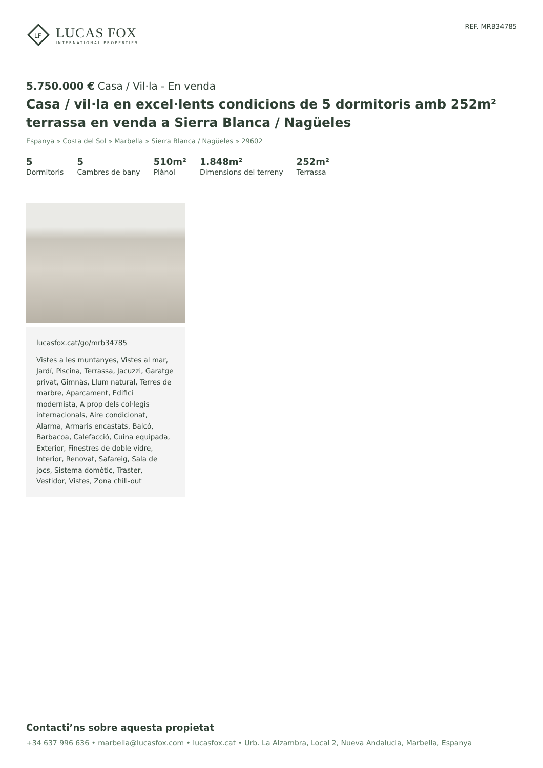LF
LUCAS FOX
INTERNATIONAL PROPERTIES
REF. MRB34785
5.750.000 € Casa / Vil·la - En venda
Casa / vil·la en excel·lents condicions de 5 dormitoris amb 252m² terrassa en venda a Sierra Blanca / Nagüeles
Espanya » Costa del Sol » Marbella » Sierra Blanca / Nagüeles » 29602
5
Dormitoris
5
Cambres de bany
510m²
Plànol
1.848m²
Dimensions del terreny
252m²
Terrassa
lucasfox.cat/go/mrb34785
Vistes a les muntanyes, Vistes al mar, Jardí, Piscina, Terrassa, Jacuzzi, Garatge privat, Gimnàs, Llum natural, Terres de marbre, Aparcament, Edifici modernista, A prop dels col·legis internacionals, Aire condicionat, Alarma, Armaris encastats, Balcó, Barbacoa, Calefacció, Cuina equipada, Exterior, Finestres de doble vidre, Interior, Renovat, Safareig, Sala de jocs, Sistema domòtic, Traster, Vestidor, Vistes, Zona chill-out
Contacti’ns sobre aquesta propietat
+34 637 996 636 • marbella@lucasfox.com • lucasfox.cat • Urb. La Alzambra, Local 2, Nueva Andalucia, Marbella, Espanya